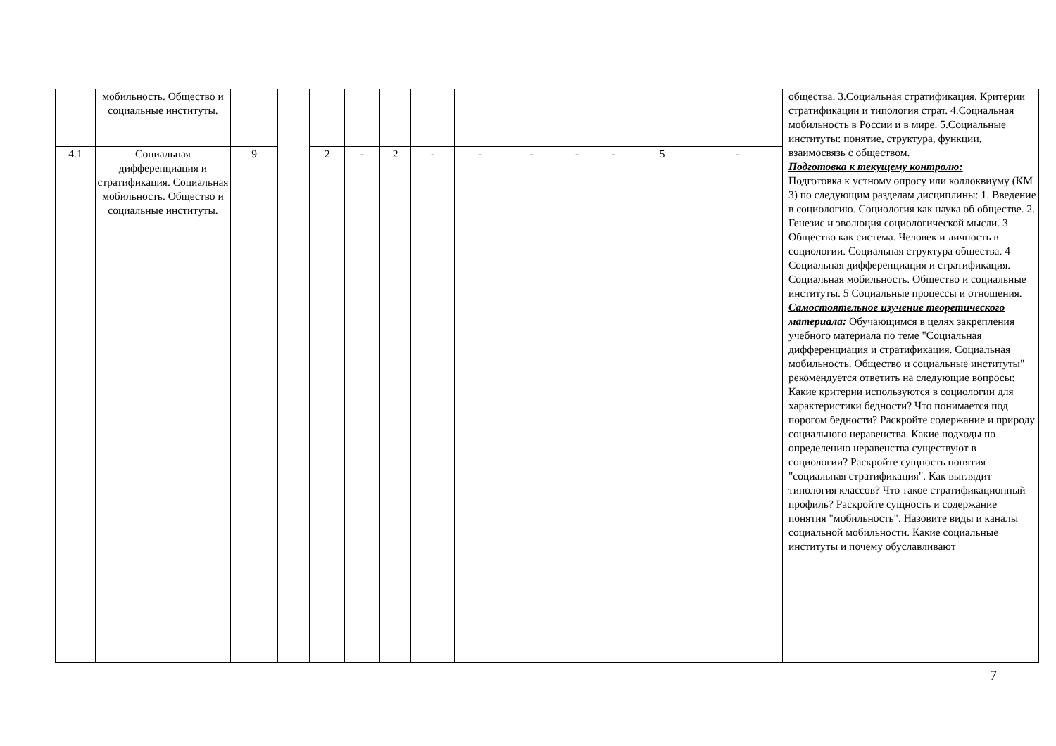| | мобильность. Общество и социальные институты. | | | | | | | | | | | | | общества. 3.Социальная стратификация. Критерии стратификации и типология страт. 4.Социальная мобильность в России и в мире. 5.Социальные институты: понятие, структура, функции, взаимосвязь с обществом. Подготовка к текущему контролю: Подготовка к устному опросу или коллоквиуму (КМ 3) по следующим разделам дисциплины: 1. Введение в социологию. Социология как наука об обществе. 2. Генезис и эволюция социологической мысли. 3 Общество как система. Человек и личность в социологии. Социальная структура общества. 4 Социальная дифференциация и стратификация. Социальная мобильность. Общество и социальные институты. 5 Социальные процессы и отношения. Самостоятельное изучение теоретического материала: Обучающимся в целях закрепления учебного материала по теме "Социальная дифференциация и стратификация. Социальная мобильность. Общество и социальные институты" рекомендуется ответить на следующие вопросы: Какие критерии используются в социологии для характеристики бедности? Что понимается под порогом бедности? Раскройте содержание и природу социального неравенства. Какие подходы по определению неравенства существуют в социологии? Раскройте сущность понятия "социальная стратификация". Как выглядит типология классов? Что такое стратификационный профиль? Раскройте сущность и содержание понятия "мобильность". Назовите виды и каналы социальной мобильности. Какие социальные институты и почему обуславливают |
| 4.1 | Социальная дифференциация и стратификация. Социальная мобильность. Общество и социальные институты. | 9 | | 2 | - | 2 | - | - | - | - | - | 5 | - | |
7